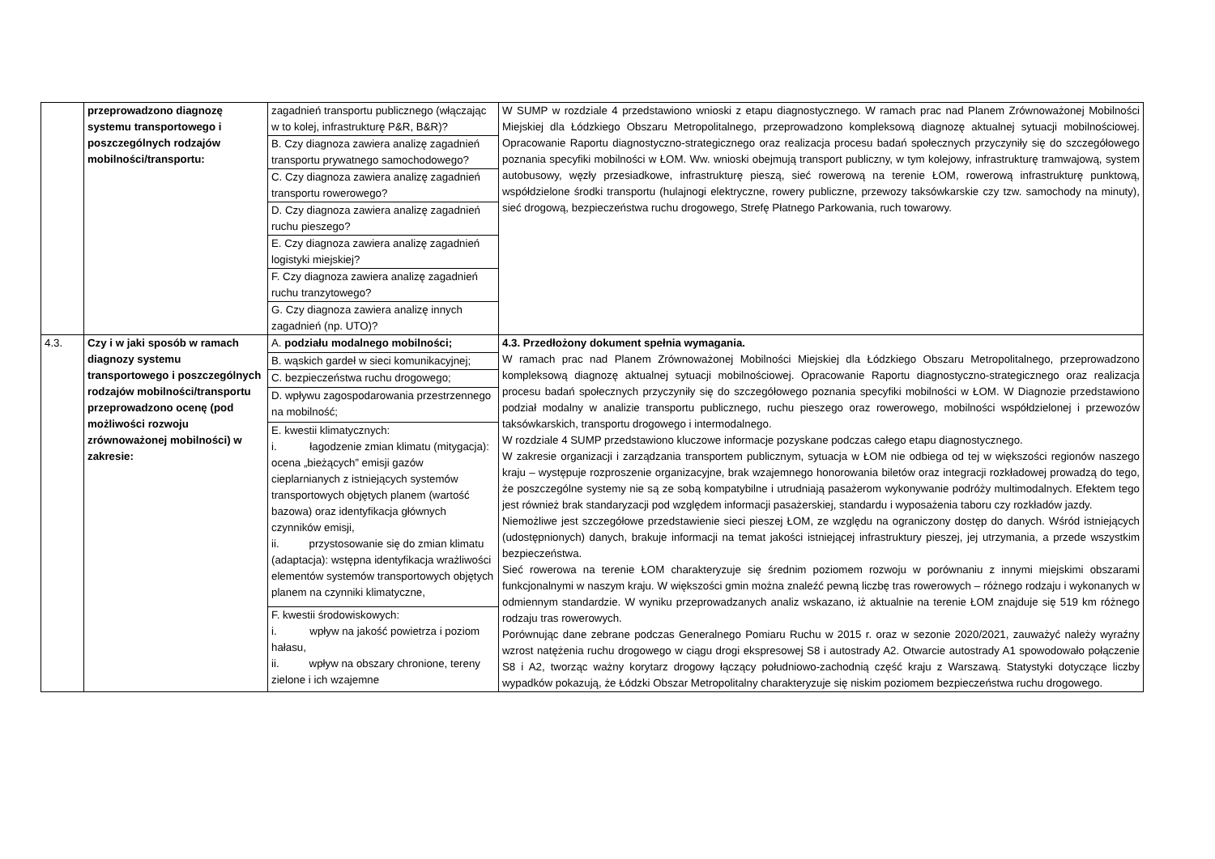| | przeprowadzono diagnozę systemu transportowego i poszczególnych rodzajów mobilności/transportu: | zagadnień transportu publicznego (włączając w to kolej, infrastrukturę P&R, B&R)? | W SUMP w rozdziale 4 przedstawiono wnioski z etapu diagnostycznego. W ramach prac nad Planem Zrównoważonej Mobilności Miejskiej dla Łódzkiego Obszaru Metropolitalnego, przeprowadzono kompleksową diagnozę aktualnej sytuacji mobilnościowej. Opracowanie Raportu diagnostyczno-strategicznego oraz realizacja procesu badań społecznych przyczyniły się do szczegółowego poznania specyfiki mobilności w ŁOM. Ww. wnioski obejmują transport publiczny, w tym kolejowy, infrastrukturę tramwajową, system autobusowy, węzły przesiadkowe, infrastrukturę pieszą, sieć rowerową na terenie ŁOM, rowerową infrastrukturę punktową, współdzielone środki transportu (hulajnogi elektryczne, rowery publiczne, przewozy taksówkarskie czy tzw. samochody na minuty), sieć drogową, bezpieczeństwa ruchu drogowego, Strefę Płatnego Parkowania, ruch towarowy. |
| | | B. Czy diagnoza zawiera analizę zagadnień transportu prywatnego samochodowego? | |
| | | C. Czy diagnoza zawiera analizę zagadnień transportu rowerowego? | |
| | | D. Czy diagnoza zawiera analizę zagadnień ruchu pieszego? | |
| | | E. Czy diagnoza zawiera analizę zagadnień logistyki miejskiej? | |
| | | F. Czy diagnoza zawiera analizę zagadnień ruchu tranzytowego? | |
| | | G. Czy diagnoza zawiera analizę innych zagadnień (np. UTO)? | |
| 4.3. | Czy i w jaki sposób w ramach diagnozy systemu transportowego i poszczególnych rodzajów mobilności/transportu przeprowadzono ocenę (pod możliwości rozwoju zrównoważonej mobilności) w zakresie: | A. podziału modalnego mobilności; | 4.3. Przedłożony dokument spełnia wymagania. W ramach prac nad Planem Zrównoważonej Mobilności Miejskiej dla Łódzkiego Obszaru Metropolitalnego, przeprowadzono kompleksową diagnozę aktualnej sytuacji mobilnościowej. Opracowanie Raportu diagnostyczno-strategicznego oraz realizacja procesu badań społecznych przyczyniły się do szczegółowego poznania specyfiki mobilności w ŁOM. W Diagnozie przedstawiono podział modalny w analizie transportu publicznego, ruchu pieszego oraz rowerowego, mobilności współdzielonej i przewozów taksówkarskich, transportu drogowego i intermodalnego. W rozdziale 4 SUMP przedstawiono kluczowe informacje pozyskane podczas całego etapu diagnostycznego. W zakresie organizacji i zarządzania transportem publicznym, sytuacja w ŁOM nie odbiega od tej w większości regionów naszego kraju – występuje rozproszenie organizacyjne, brak wzajemnego honorowania biletów oraz integracji rozkładowej prowadzą do tego, że poszczególne systemy nie są ze sobą kompatybilne i utrudniają pasażerom wykonywanie podróży multimodalnych. Efektem tego jest również brak standaryzacji pod względem informacji pasażerskiej, standardu i wyposażenia taboru czy rozkładów jazdy. Niemożliwe jest szczegółowe przedstawienie sieci pieszej ŁOM, ze względu na ograniczony dostęp do danych. Wśród istniejących (udostępnionych) danych, brakuje informacji na temat jakości istniejącej infrastruktury pieszej, jej utrzymania, a przede wszystkim bezpieczeństwa. Sieć rowerowa na terenie ŁOM charakteryzuje się średnim poziomem rozwoju w porównaniu z innymi miejskimi obszarami funkcjonalnymi w naszym kraju. W większości gmin można znaleźć pewną liczbę tras rowerowych – różnego rodzaju i wykonanych w odmiennym standardzie. W wyniku przeprowadzanych analiz wskazano, iż aktualnie na terenie ŁOM znajduje się 519 km różnego rodzaju tras rowerowych. Porównując dane zebrane podczas Generalnego Pomiaru Ruchu w 2015 r. oraz w sezonie 2020/2021, zauważyć należy wyraźny wzrost natężenia ruchu drogowego w ciągu drogi ekspresowej S8 i autostrady A2. Otwarcie autostrady A1 spowodowało połączenie S8 i A2, tworząc ważny korytarz drogowy łączący południowo-zachodnią część kraju z Warszawą. Statystyki dotyczące liczby wypadków pokazują, że Łódzki Obszar Metropolitalny charakteryzuje się niskim poziomem bezpieczeństwa ruchu drogowego. |
| | | B. wąskich gardeł w sieci komunikacyjnej; | |
| | | C. bezpieczeństwa ruchu drogowego; | |
| | | D. wpływu zagospodarowania przestrzennego na mobilność; | |
| | | E. kwestii klimatycznych: i. łagodzenie zmian klimatu (mitygacja): ocena „bieżących” emisji gazów cieplarnianych z istniejących systemów transportowych objętych planem (wartość bazowa) oraz identyfikacja głównych czynników emisji, ii. przystosowanie się do zmian klimatu (adaptacja): wstępna identyfikacja wrażliwości elementów systemów transportowych objętych planem na czynniki klimatyczne, | |
| | | F. kwestii środowiskowych: i. wpływ na jakość powietrza i poziom hałasu, ii. wpływ na obszary chronione, tereny zielone i ich wzajemne | |